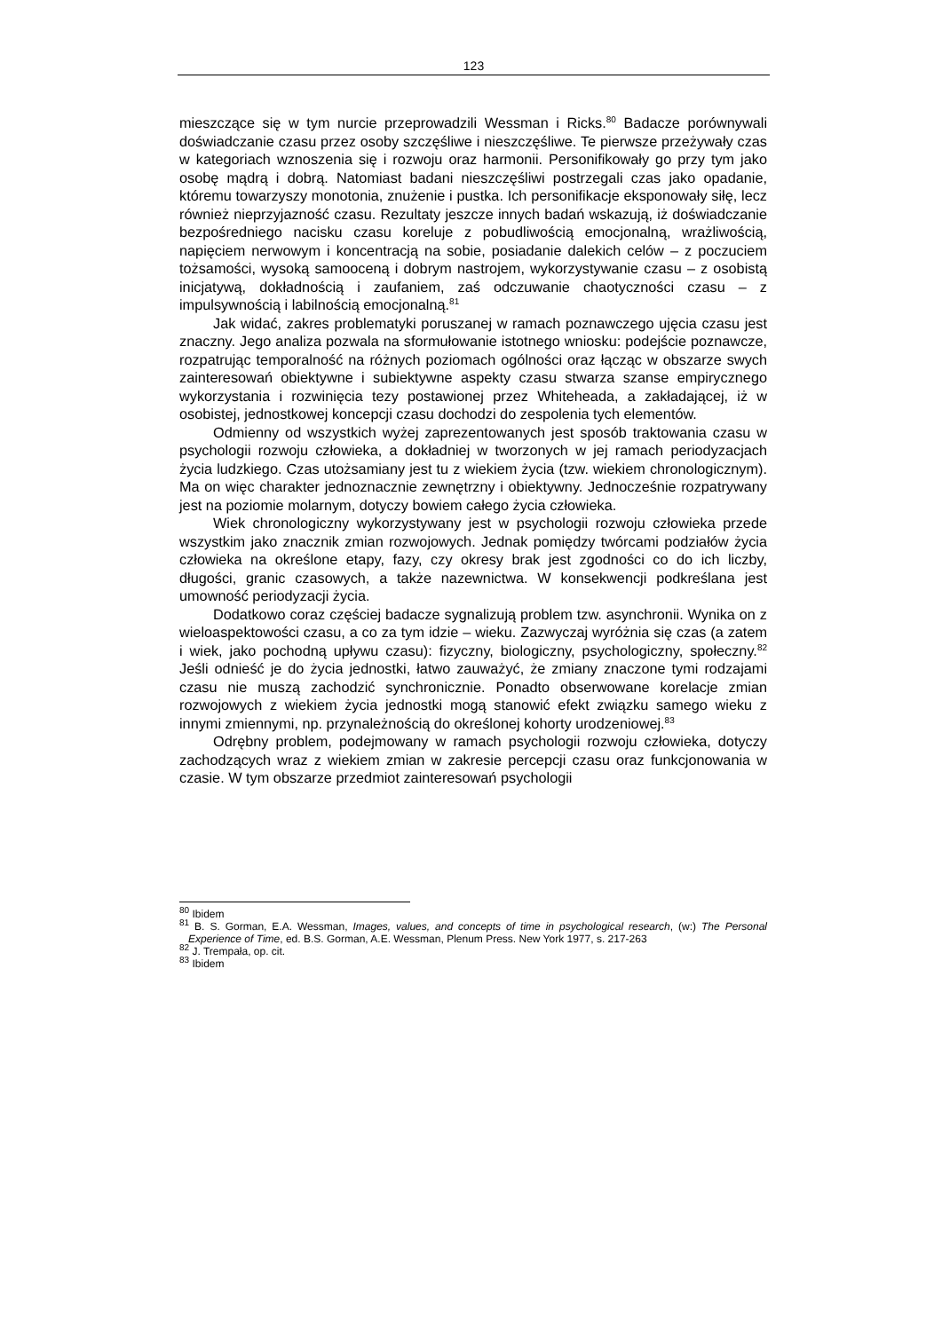123
mieszczące się w tym nurcie przeprowadzili Wessman i Ricks.<sup>80</sup> Badacze porównywali doświadczanie czasu przez osoby szczęśliwe i nieszczęśliwe. Te pierwsze przeżywały czas w kategoriach wznoszenia się i rozwoju oraz harmonii. Personifikowały go przy tym jako osobę mądrą i dobrą. Natomiast badani nieszczęśliwi postrzegali czas jako opadanie, któremu towarzyszy monotonia, znużenie i pustka. Ich personifikacje eksponowały siłę, lecz również nieprzyjazność czasu. Rezultaty jeszcze innych badań wskazują, iż doświadczanie bezpośredniego nacisku czasu koreluje z pobudliwością emocjonalną, wrażliwością, napięciem nerwowym i koncentracją na sobie, posiadanie dalekich celów – z poczuciem tożsamości, wysoką samooceną i dobrym nastrojem, wykorzystywanie czasu – z osobistą inicjatywą, dokładnością i zaufaniem, zaś odczuwanie chaotyczności czasu – z impulsywnością i labilnością emocjonalną.<sup>81</sup>
Jak widać, zakres problematyki poruszanej w ramach poznawczego ujęcia czasu jest znaczny. Jego analiza pozwala na sformułowanie istotnego wniosku: podejście poznawcze, rozpatrując temporalność na różnych poziomach ogólności oraz łącząc w obszarze swych zainteresowań obiektywne i subiektywne aspekty czasu stwarza szanse empirycznego wykorzystania i rozwinięcia tezy postawionej przez Whiteheada, a zakładającej, iż w osobistej, jednostkowej koncepcji czasu dochodzi do zespolenia tych elementów.
Odmienny od wszystkich wyżej zaprezentowanych jest sposób traktowania czasu w psychologii rozwoju człowieka, a dokładniej w tworzonych w jej ramach periodyzacjach życia ludzkiego. Czas utożsamiany jest tu z wiekiem życia (tzw. wiekiem chronologicznym). Ma on więc charakter jednoznacznie zewnętrzny i obiektywny. Jednocześnie rozpatrywany jest na poziomie molarnym, dotyczy bowiem całego życia człowieka.
Wiek chronologiczny wykorzystywany jest w psychologii rozwoju człowieka przede wszystkim jako znacznik zmian rozwojowych. Jednak pomiędzy twórcami podziałów życia człowieka na określone etapy, fazy, czy okresy brak jest zgodności co do ich liczby, długości, granic czasowych, a także nazewnictwa. W konsekwencji podkreślana jest umowność periodyzacji życia.
Dodatkowo coraz częściej badacze sygnalizują problem tzw. asynchronii. Wynika on z wieloaspektowości czasu, a co za tym idzie – wieku. Zazwyczaj wyróżnia się czas (a zatem i wiek, jako pochodną upływu czasu): fizyczny, biologiczny, psychologiczny, społeczny.<sup>82</sup> Jeśli odnieść je do życia jednostki, łatwo zauważyć, że zmiany znaczone tymi rodzajami czasu nie muszą zachodzić synchronicznie. Ponadto obserwowane korelacje zmian rozwojowych z wiekiem życia jednostki mogą stanowić efekt związku samego wieku z innymi zmiennymi, np. przynależnością do określonej kohorty urodzeniowej.<sup>83</sup>
Odrębny problem, podejmowany w ramach psychologii rozwoju człowieka, dotyczy zachodzących wraz z wiekiem zmian w zakresie percepcji czasu oraz funkcjonowania w czasie. W tym obszarze przedmiot zainteresowań psychologii
<sup>80</sup> Ibidem
<sup>81</sup> B. S. Gorman, E.A. Wessman, Images, values, and concepts of time in psychological research, (w:) The Personal Experience of Time, ed. B.S. Gorman, A.E. Wessman, Plenum Press. New York 1977, s. 217-263
<sup>82</sup> J. Trempała, op. cit.
<sup>83</sup> Ibidem